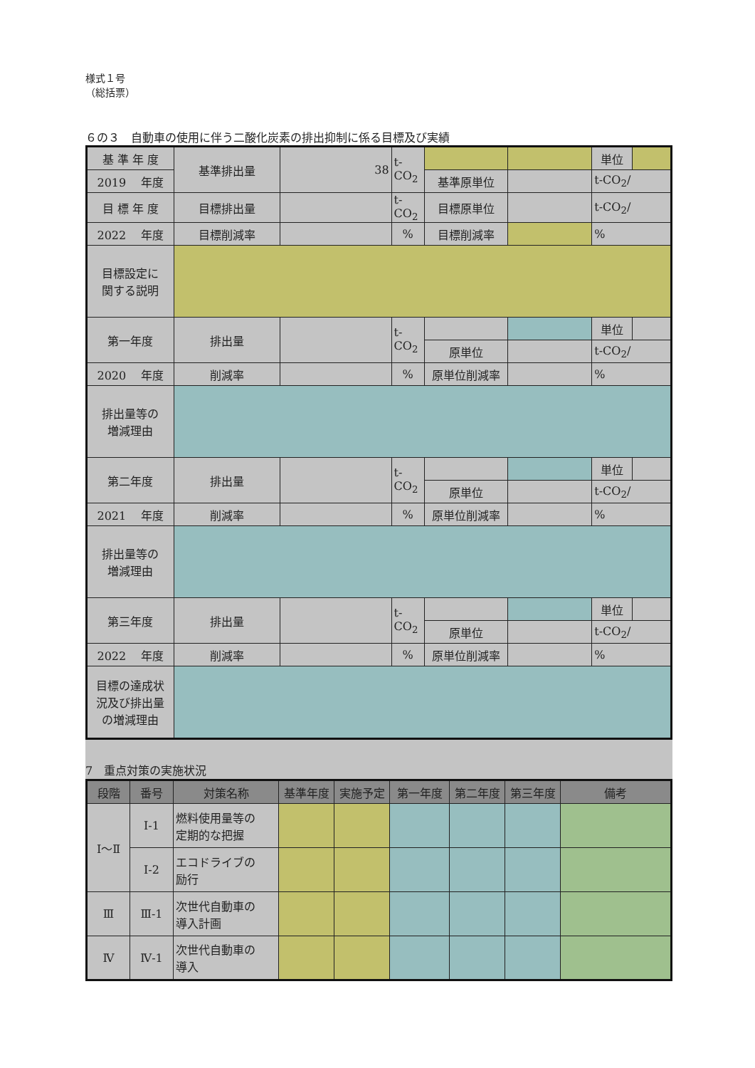様式１号
（総括票）
６の３　自動車の使用に伴う二酸化炭素の排出抑制に係る目標及び実績
| 基 準 年 度 | 基準排出量 | 38 | t-CO<sub>2</sub> | | | 単位 | |
| 2019 年度 | | | | 基準原単位 | | t-CO<sub>2</sub>/ | |
| 目 標 年 度 | 目標排出量 | | t-CO<sub>2</sub> | 目標原単位 | | t-CO<sub>2</sub>/ | |
| 2022 年度 | 目標削減率 | | % | 目標削減率 | | % | |
| 目標設定に 関する説明 | | | | | | | |
| 第一年度 | 排出量 | | t-CO<sub>2</sub> | | | 単位 | |
| | | | | 原単位 | | t-CO<sub>2</sub>/ | |
| 2020 年度 | 削減率 | | % | 原単位削減率 | | % | |
| 排出量等の 増減理由 | | | | | | | |
| 第二年度 | 排出量 | | t-CO<sub>2</sub> | | | 単位 | |
| | | | | 原単位 | | t-CO<sub>2</sub>/ | |
| 2021 年度 | 削減率 | | % | 原単位削減率 | | % | |
| 排出量等の 増減理由 | | | | | | | |
| 第三年度 | 排出量 | | t-CO<sub>2</sub> | | | 単位 | |
| | | | | 原単位 | | t-CO<sub>2</sub>/ | |
| 2022 年度 | 削減率 | | % | 原単位削減率 | | % | |
| 目標の達成状 況及び排出量 の増減理由 | | | | | | | |
7　重点対策の実施状況
| 段階 | 番号 | 対策名称 | 基準年度 | 実施予定 | 第一年度 | 第二年度 | 第三年度 | 備考 |
| --- | --- | --- | --- | --- | --- | --- | --- | --- |
| Ⅰ～Ⅱ | Ⅰ-1 | 燃料使用量等の 定期的な把握 | | | | | | |
| | Ⅰ-2 | エコドライブの 励行 | | | | | | |
| Ⅲ | Ⅲ-1 | 次世代自動車の 導入計画 | | | | | | |
| Ⅳ | Ⅳ-1 | 次世代自動車の 導入 | | | | | | |